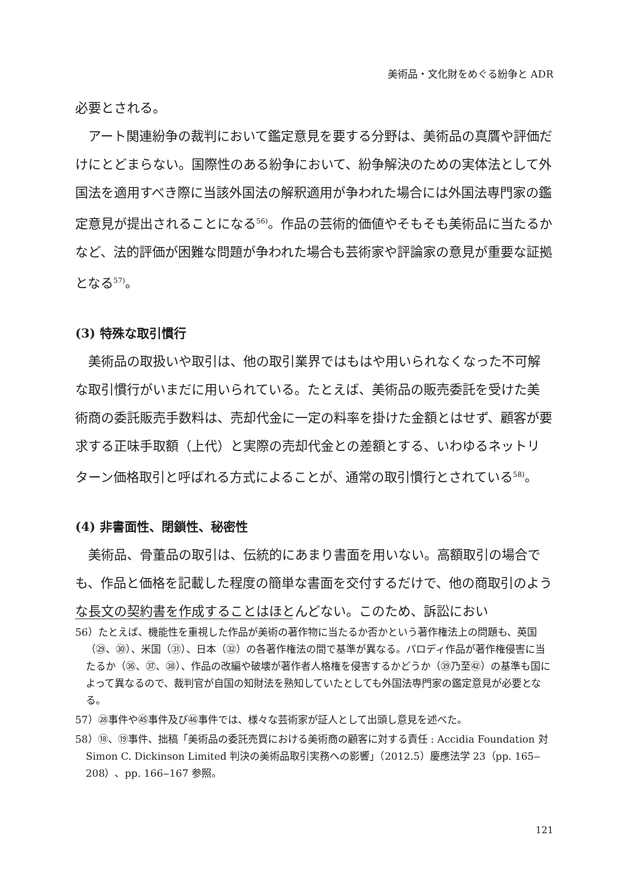美術品・文化財をめぐる紛争と ADR
必要とされる。
アート関連紛争の裁判において鑑定意見を要する分野は、美術品の真贋や評価だけにとどまらない。国際性のある紛争において、紛争解決のための実体法として外国法を適用すべき際に当該外国法の解釈適用が争われた場合には外国法専門家の鑑定意見が提出されることになる<sup>56)</sup>。作品の芸術的価値やそもそも美術品に当たるかなど、法的評価が困難な問題が争われた場合も芸術家や評論家の意見が重要な証拠となる<sup>57)</sup>。
(3) 特殊な取引慣行
美術品の取扱いや取引は、他の取引業界ではもはや用いられなくなった不可解な取引慣行がいまだに用いられている。たとえば、美術品の販売委託を受けた美術商の委託販売手数料は、売却代金に一定の料率を掛けた金額とはせず、顧客が要求する正味手取額（上代）と実際の売却代金との差額とする、いわゆるネットリターン価格取引と呼ばれる方式によることが、通常の取引慣行とされている<sup>58)</sup>。
(4) 非書面性、閉鎖性、秘密性
美術品、骨董品の取引は、伝統的にあまり書面を用いない。高額取引の場合でも、作品と価格を記載した程度の簡単な書面を交付するだけで、他の商取引のような長文の契約書を作成することはほとんどない。このため、訴訟におい
56）たとえば、機能性を重視した作品が美術の著作物に当たるか否かという著作権法上の問題も、英国（㉙、㉚）、米国（㉛）、日本（㉜）の各著作権法の間で基準が異なる。パロディ作品が著作権侵害に当たるか（㊱、㊲、㊳）、作品の改編や破壊が著作者人格権を侵害するかどうか（㊴乃至㊷）の基準も国によって異なるので、裁判官が自国の知財法を熟知していたとしても外国法専門家の鑑定意見が必要となる。
57）㉘事件や㊺事件及び㊻事件では、様々な芸術家が証人として出頭し意見を述べた。
58）⑱、⑲事件、拙稿「美術品の委託売買における美術商の顧客に対する責任 : Accidia Foundation 対 Simon C. Dickinson Limited 判決の美術品取引実務への影響」（2012.5）慶應法学 23（pp. 165‒208）、pp. 166‒167 参照。
121